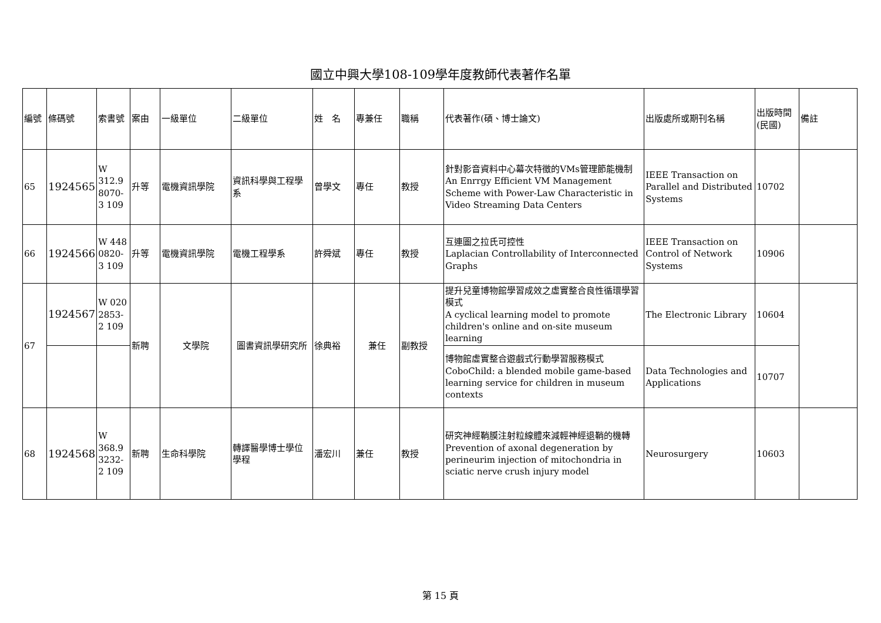國立中興大學108-109學年度教師代表著作名單
| 編號 | 條碼號 | 索書號 | 案由 | 一級單位 | 二級單位 | 姓 名 | 專兼任 | 職稱 | 代表著作(碩、博士論文) | 出版處所或期刊名稱 | 出版時間(民國) | 備註 |
| 65 | 1924565 | W 312.9 8070-3 109 | 升等 | 電機資訊學院 | 資訊科學與工程學系 | 曾學文 | 專任 | 教授 | 針對影音資料中心幕次特徵的VMs管理節能機制 An Enrrgy Efficient VM Management Scheme with Power-Law Characteristic in Video Streaming Data Centers | IEEE Transaction on Parallel and Distributed Systems | 10702 | |
| 66 | 1924566 | W 448 0820-3 109 | 升等 | 電機資訊學院 | 電機工程學系 | 許舜斌 | 專任 | 教授 | 互連圖之拉氏可控性 Laplacian Controllability of Interconnected Graphs | IEEE Transaction on Control of Network Systems | 10906 | |
| 67 | 1924567 | W 020 2853-2 109 | 新聘 | 文學院 | 圖書資訊學研究所 | 徐典裕 | 兼任 | 副教授 | 提升兒童博物館學習成效之虛實整合良性循環學習模式 A cyclical learning model to promote children's online and on-site museum learning | The Electronic Library | 10604 | |
| | | | | | | | | | 博物館虛實整合遊戲式行動學習服務模式 CoboChild: a blended mobile game-based learning service for children in museum contexts | Data Technologies and Applications | 10707 | |
| 68 | 1924568 | W 368.9 3232-2 109 | 新聘 | 生命科學院 | 轉譯醫學博士學位學程 | 潘宏川 | 兼任 | 教授 | 研究神經鞘膜注射粒線體來減輕神經退鞘的機轉 Prevention of axonal degeneration by perineurim injection of mitochondria in sciatic nerve crush injury model | Neurosurgery | 10603 | |
第 15 頁